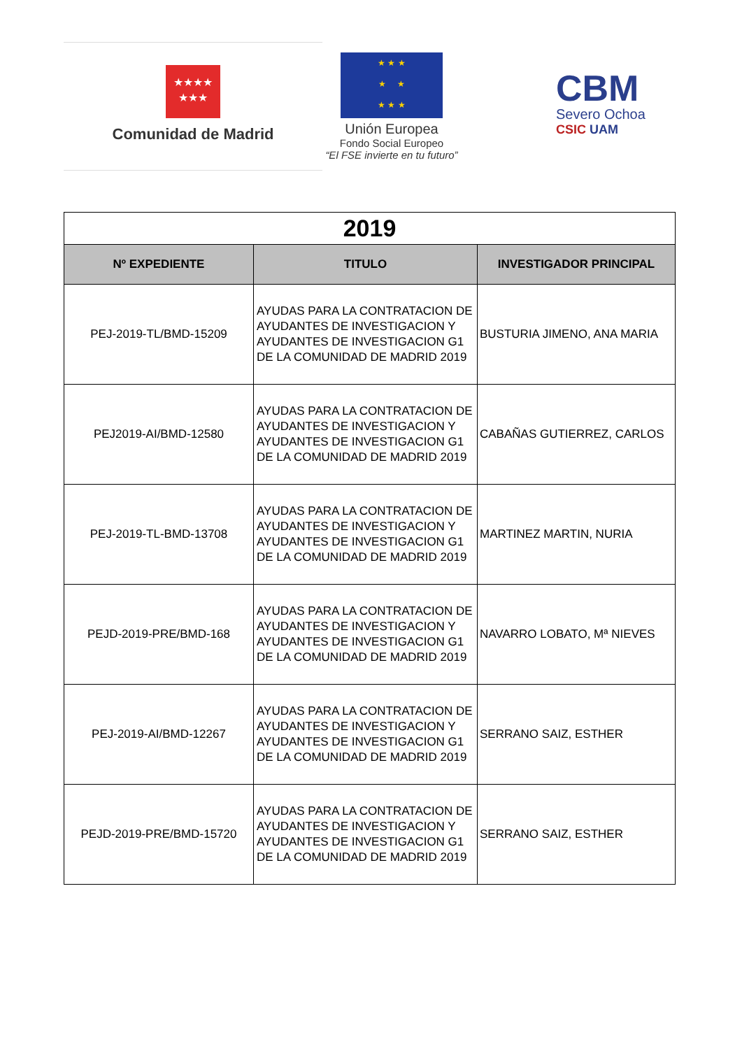★★★★
★★★
Comunidad de Madrid
★ ★ ★
★ ★
★ ★ ★
Unión Europea
Fondo Social Europeo
“El FSE invierte en tu futuro”
CBM
Severo Ochoa
CSIC UAM
| 2019 | | |
| Nº EXPEDIENTE | TITULO | INVESTIGADOR PRINCIPAL |
| PEJ-2019-TL/BMD-15209 | AYUDAS PARA LA CONTRATACION DE AYUDANTES DE INVESTIGACION Y AYUDANTES DE INVESTIGACION G1 DE LA COMUNIDAD DE MADRID 2019 | BUSTURIA JIMENO, ANA MARIA |
| PEJ2019-AI/BMD-12580 | AYUDAS PARA LA CONTRATACION DE AYUDANTES DE INVESTIGACION Y AYUDANTES DE INVESTIGACION G1 DE LA COMUNIDAD DE MADRID 2019 | CABAÑAS GUTIERREZ, CARLOS |
| PEJ-2019-TL-BMD-13708 | AYUDAS PARA LA CONTRATACION DE AYUDANTES DE INVESTIGACION Y AYUDANTES DE INVESTIGACION G1 DE LA COMUNIDAD DE MADRID 2019 | MARTINEZ MARTIN, NURIA |
| PEJD-2019-PRE/BMD-168 | AYUDAS PARA LA CONTRATACION DE AYUDANTES DE INVESTIGACION Y AYUDANTES DE INVESTIGACION G1 DE LA COMUNIDAD DE MADRID 2019 | NAVARRO LOBATO, Mª NIEVES |
| PEJ-2019-AI/BMD-12267 | AYUDAS PARA LA CONTRATACION DE AYUDANTES DE INVESTIGACION Y AYUDANTES DE INVESTIGACION G1 DE LA COMUNIDAD DE MADRID 2019 | SERRANO SAIZ, ESTHER |
| PEJD-2019-PRE/BMD-15720 | AYUDAS PARA LA CONTRATACION DE AYUDANTES DE INVESTIGACION Y AYUDANTES DE INVESTIGACION G1 DE LA COMUNIDAD DE MADRID 2019 | SERRANO SAIZ, ESTHER |